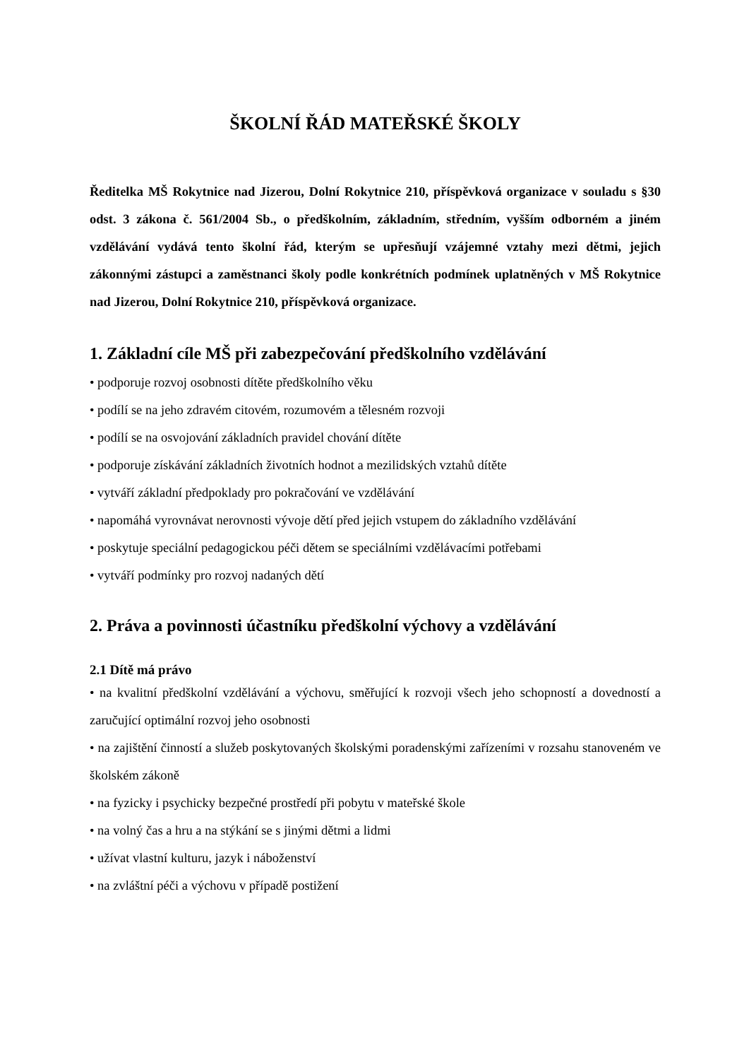ŠKOLNÍ ŘÁD MATEŘSKÉ ŠKOLY
Ředitelka MŠ Rokytnice nad Jizerou, Dolní Rokytnice 210, příspěvková organizace v souladu s §30 odst. 3 zákona č. 561/2004 Sb., o předškolním, základním, středním, vyšším odborném a jiném vzdělávání vydává tento školní řád, kterým se upřesňují vzájemné vztahy mezi dětmi, jejich zákonnými zástupci a zaměstnanci školy podle konkrétních podmínek uplatněných v MŠ Rokytnice nad Jizerou, Dolní Rokytnice 210, příspěvková organizace.
1. Základní cíle MŠ při zabezpečování předškolního vzdělávání
• podporuje rozvoj osobnosti dítěte předškolního věku
• podílí se na jeho zdravém citovém, rozumovém a tělesném rozvoji
• podílí se na osvojování základních pravidel chování dítěte
• podporuje získávání základních životních hodnot a mezilidských vztahů dítěte
• vytváří základní předpoklady pro pokračování ve vzdělávání
• napomáhá vyrovnávat nerovnosti vývoje dětí před jejich vstupem do základního vzdělávání
• poskytuje speciální pedagogickou péči dětem se speciálními vzdělávacími potřebami
• vytváří podmínky pro rozvoj nadaných dětí
2. Práva a povinnosti účastníku předškolní výchovy a vzdělávání
2.1 Dítě má právo
• na kvalitní předškolní vzdělávání a výchovu, směřující k rozvoji všech jeho schopností a dovedností a zaručující optimální rozvoj jeho osobnosti
• na zajištění činností a služeb poskytovaných školskými poradenskými zařízeními v rozsahu stanoveném ve školském zákoně
• na fyzicky i psychicky bezpečné prostředí při pobytu v mateřské škole
• na volný čas a hru a na stýkání se s jinými dětmi a lidmi
• užívat vlastní kulturu, jazyk i náboženství
• na zvláštní péči a výchovu v případě postižení